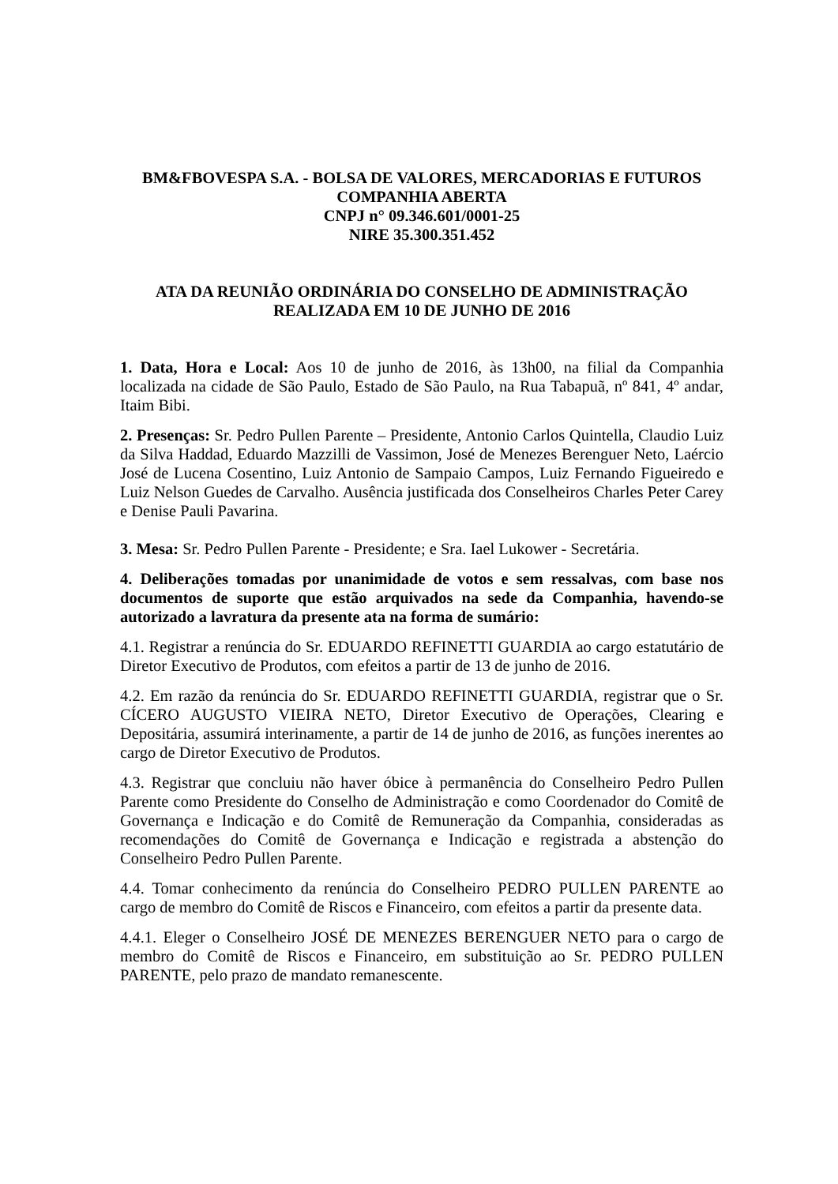BM&FBOVESPA S.A. - BOLSA DE VALORES, MERCADORIAS E FUTUROS
COMPANHIA ABERTA
CNPJ n° 09.346.601/0001-25
NIRE 35.300.351.452
ATA DA REUNIÃO ORDINÁRIA DO CONSELHO DE ADMINISTRAÇÃO
REALIZADA EM 10 DE JUNHO DE 2016
1. Data, Hora e Local: Aos 10 de junho de 2016, às 13h00, na filial da Companhia localizada na cidade de São Paulo, Estado de São Paulo, na Rua Tabapuã, nº 841, 4º andar, Itaim Bibi.
2. Presenças: Sr. Pedro Pullen Parente – Presidente, Antonio Carlos Quintella, Claudio Luiz da Silva Haddad, Eduardo Mazzilli de Vassimon, José de Menezes Berenguer Neto, Laércio José de Lucena Cosentino, Luiz Antonio de Sampaio Campos, Luiz Fernando Figueiredo e Luiz Nelson Guedes de Carvalho. Ausência justificada dos Conselheiros Charles Peter Carey e Denise Pauli Pavarina.
3. Mesa: Sr. Pedro Pullen Parente - Presidente; e Sra. Iael Lukower - Secretária.
4. Deliberações tomadas por unanimidade de votos e sem ressalvas, com base nos documentos de suporte que estão arquivados na sede da Companhia, havendo-se autorizado a lavratura da presente ata na forma de sumário:
4.1. Registrar a renúncia do Sr. EDUARDO REFINETTI GUARDIA ao cargo estatutário de Diretor Executivo de Produtos, com efeitos a partir de 13 de junho de 2016.
4.2. Em razão da renúncia do Sr. EDUARDO REFINETTI GUARDIA, registrar que o Sr. CÍCERO AUGUSTO VIEIRA NETO, Diretor Executivo de Operações, Clearing e Depositária, assumirá interinamente, a partir de 14 de junho de 2016, as funções inerentes ao cargo de Diretor Executivo de Produtos.
4.3. Registrar que concluiu não haver óbice à permanência do Conselheiro Pedro Pullen Parente como Presidente do Conselho de Administração e como Coordenador do Comitê de Governança e Indicação e do Comitê de Remuneração da Companhia, consideradas as recomendações do Comitê de Governança e Indicação e registrada a abstenção do Conselheiro Pedro Pullen Parente.
4.4. Tomar conhecimento da renúncia do Conselheiro PEDRO PULLEN PARENTE ao cargo de membro do Comitê de Riscos e Financeiro, com efeitos a partir da presente data.
4.4.1. Eleger o Conselheiro JOSÉ DE MENEZES BERENGUER NETO para o cargo de membro do Comitê de Riscos e Financeiro, em substituição ao Sr. PEDRO PULLEN PARENTE, pelo prazo de mandato remanescente.